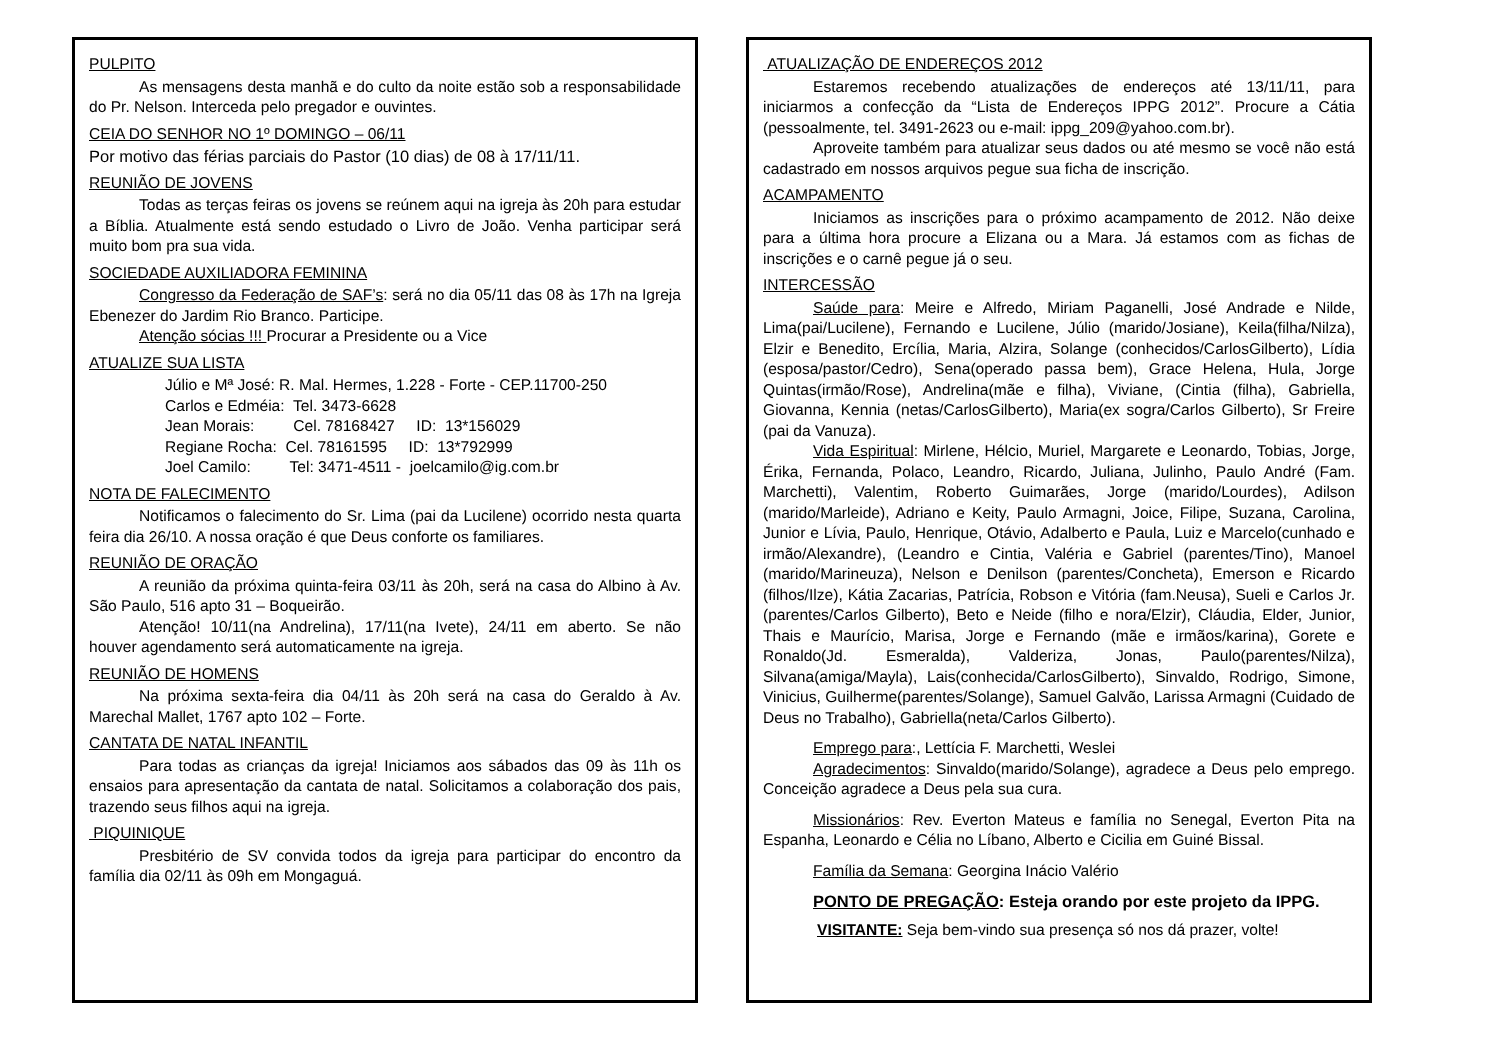PULPITO
As mensagens desta manhã e do culto da noite estão sob a responsabilidade do Pr. Nelson. Interceda pelo pregador e ouvintes.
CEIA DO SENHOR NO 1º DOMINGO – 06/11
Por motivo das férias parciais do Pastor (10 dias) de 08 à 17/11/11.
REUNIÃO DE JOVENS
Todas as terças feiras os jovens se reúnem aqui na igreja às 20h para estudar a Bíblia. Atualmente está sendo estudado o Livro de João. Venha participar será muito bom pra sua vida.
SOCIEDADE AUXILIADORA FEMININA
Congresso da Federação de SAF’s: será no dia 05/11 das 08 às 17h na Igreja Ebenezer do Jardim Rio Branco. Participe.
Atenção sócias !!! Procurar a Presidente ou a Vice
ATUALIZE SUA LISTA
Júlio e Mª José: R. Mal. Hermes, 1.228 - Forte - CEP.11700-250
Carlos e Edméia: Tel. 3473-6628
Jean Morais: Cel. 78168427 ID: 13*156029
Regiane Rocha: Cel. 78161595 ID: 13*792999
Joel Camilo: Tel: 3471-4511 - joelcamilo@ig.com.br
NOTA DE FALECIMENTO
Notificamos o falecimento do Sr. Lima (pai da Lucilene) ocorrido nesta quarta feira dia 26/10. A nossa oração é que Deus conforte os familiares.
REUNIÃO DE ORAÇÃO
A reunião da próxima quinta-feira 03/11 às 20h, será na casa do Albino à Av. São Paulo, 516 apto 31 – Boqueirão.
Atenção! 10/11(na Andrelina), 17/11(na Ivete), 24/11 em aberto. Se não houver agendamento será automaticamente na igreja.
REUNIÃO DE HOMENS
Na próxima sexta-feira dia 04/11 às 20h será na casa do Geraldo à Av. Marechal Mallet, 1767 apto 102 – Forte.
CANTATA DE NATAL INFANTIL
Para todas as crianças da igreja! Iniciamos aos sábados das 09 às 11h os ensaios para apresentação da cantata de natal. Solicitamos a colaboração dos pais, trazendo seus filhos aqui na igreja.
PIQUINIQUE
Presbitério de SV convida todos da igreja para participar do encontro da família dia 02/11 às 09h em Mongaguá.
ATUALIZAÇÃO DE ENDEREÇOS 2012
Estaremos recebendo atualizações de endereços até 13/11/11, para iniciarmos a confecção da “Lista de Endereços IPPG 2012”. Procure a Cátia (pessoalmente, tel. 3491-2623 ou e-mail: ippg_209@yahoo.com.br).
Aproveite também para atualizar seus dados ou até mesmo se você não está cadastrado em nossos arquivos pegue sua ficha de inscrição.
ACAMPAMENTO
Iniciamos as inscrições para o próximo acampamento de 2012. Não deixe para a última hora procure a Elizana ou a Mara. Já estamos com as fichas de inscrições e o carnê pegue já o seu.
INTERCESSÃO
Saúde para: Meire e Alfredo, Miriam Paganelli, José Andrade e Nilde, Lima(pai/Lucilene), Fernando e Lucilene, Júlio (marido/Josiane), Keila(filha/Nilza), Elzir e Benedito, Ercília, Maria, Alzira, Solange (conhecidos/CarlosGilberto), Lídia (esposa/pastor/Cedro), Sena(operado passa bem), Grace Helena, Hula, Jorge Quintas(irmão/Rose), Andrelina(mãe e filha), Viviane, (Cintia (filha), Gabriella, Giovanna, Kennia (netas/CarlosGilberto), Maria(ex sogra/Carlos Gilberto), Sr Freire (pai da Vanuza).
Vida Espiritual: Mirlene, Hélcio, Muriel, Margarete e Leonardo, Tobias, Jorge, Érika, Fernanda, Polaco, Leandro, Ricardo, Juliana, Julinho, Paulo André (Fam. Marchetti), Valentim, Roberto Guimarães, Jorge (marido/Lourdes), Adilson (marido/Marleide), Adriano e Keity, Paulo Armagni, Joice, Filipe, Suzana, Carolina, Junior e Lívia, Paulo, Henrique, Otávio, Adalberto e Paula, Luiz e Marcelo(cunhado e irmão/Alexandre), (Leandro e Cintia, Valéria e Gabriel (parentes/Tino), Manoel (marido/Marineuza), Nelson e Denilson (parentes/Concheta), Emerson e Ricardo (filhos/Ilze), Kátia Zacarias, Patrícia, Robson e Vitória (fam.Neusa), Sueli e Carlos Jr.(parentes/Carlos Gilberto), Beto e Neide (filho e nora/Elzir), Cláudia, Elder, Junior, Thais e Maurício, Marisa, Jorge e Fernando (mãe e irmãos/karina), Gorete e Ronaldo(Jd. Esmeralda), Valderiza, Jonas, Paulo(parentes/Nilza), Silvana(amiga/Mayla), Lais(conhecida/CarlosGilberto), Sinvaldo, Rodrigo, Simone, Vinicius, Guilherme(parentes/Solange), Samuel Galvão, Larissa Armagni (Cuidado de Deus no Trabalho), Gabriella(neta/Carlos Gilberto).
Emprego para:, Lettícia F. Marchetti, Weslei
Agradecimentos: Sinvaldo(marido/Solange), agradece a Deus pelo emprego. Conceição agradece a Deus pela sua cura.
Missionários: Rev. Everton Mateus e família no Senegal, Everton Pita na Espanha, Leonardo e Célia no Líbano, Alberto e Cicilia em Guiné Bissal.
Família da Semana: Georgina Inácio Valério
PONTO DE PREGAÇÃO: Esteja orando por este projeto da IPPG.
VISITANTE: Seja bem-vindo sua presença só nos dá prazer, volte!